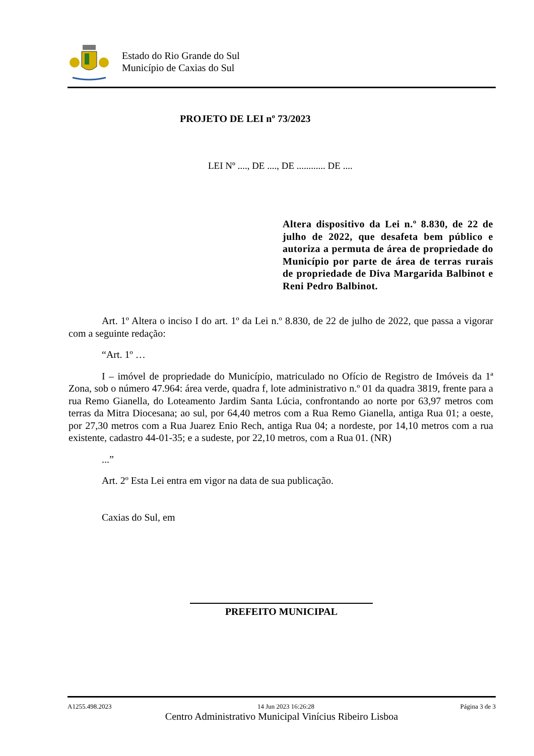Estado do Rio Grande do Sul
Município de Caxias do Sul
PROJETO DE LEI nº 73/2023
LEI Nº ...., DE ...., DE ............ DE ....
Altera dispositivo da Lei n.º 8.830, de 22 de julho de 2022, que desafeta bem público e autoriza a permuta de área de propriedade do Município por parte de área de terras rurais de propriedade de Diva Margarida Balbinot e Reni Pedro Balbinot.
Art. 1º Altera o inciso I do art. 1º da Lei n.º 8.830, de 22 de julho de 2022, que passa a vigorar com a seguinte redação:
“Art. 1º …
I – imóvel de propriedade do Município, matriculado no Ofício de Registro de Imóveis da 1ª Zona, sob o número 47.964: área verde, quadra f, lote administrativo n.º 01 da quadra 3819, frente para a rua Remo Gianella, do Loteamento Jardim Santa Lúcia, confrontando ao norte por 63,97 metros com terras da Mitra Diocesana; ao sul, por 64,40 metros com a Rua Remo Gianella, antiga Rua 01; a oeste, por 27,30 metros com a Rua Juarez Enio Rech, antiga Rua 04; a nordeste, por 14,10 metros com a rua existente, cadastro 44-01-35; e a sudeste, por 22,10 metros, com a Rua 01. (NR)
...”
Art. 2º Esta Lei entra em vigor na data de sua publicação.
Caxias do Sul, em
PREFEITO MUNICIPAL
A1255.498.2023 14 Jun 2023 16:26:28 Página 3 de 3
Centro Administrativo Municipal Vinícius Ribeiro Lisboa